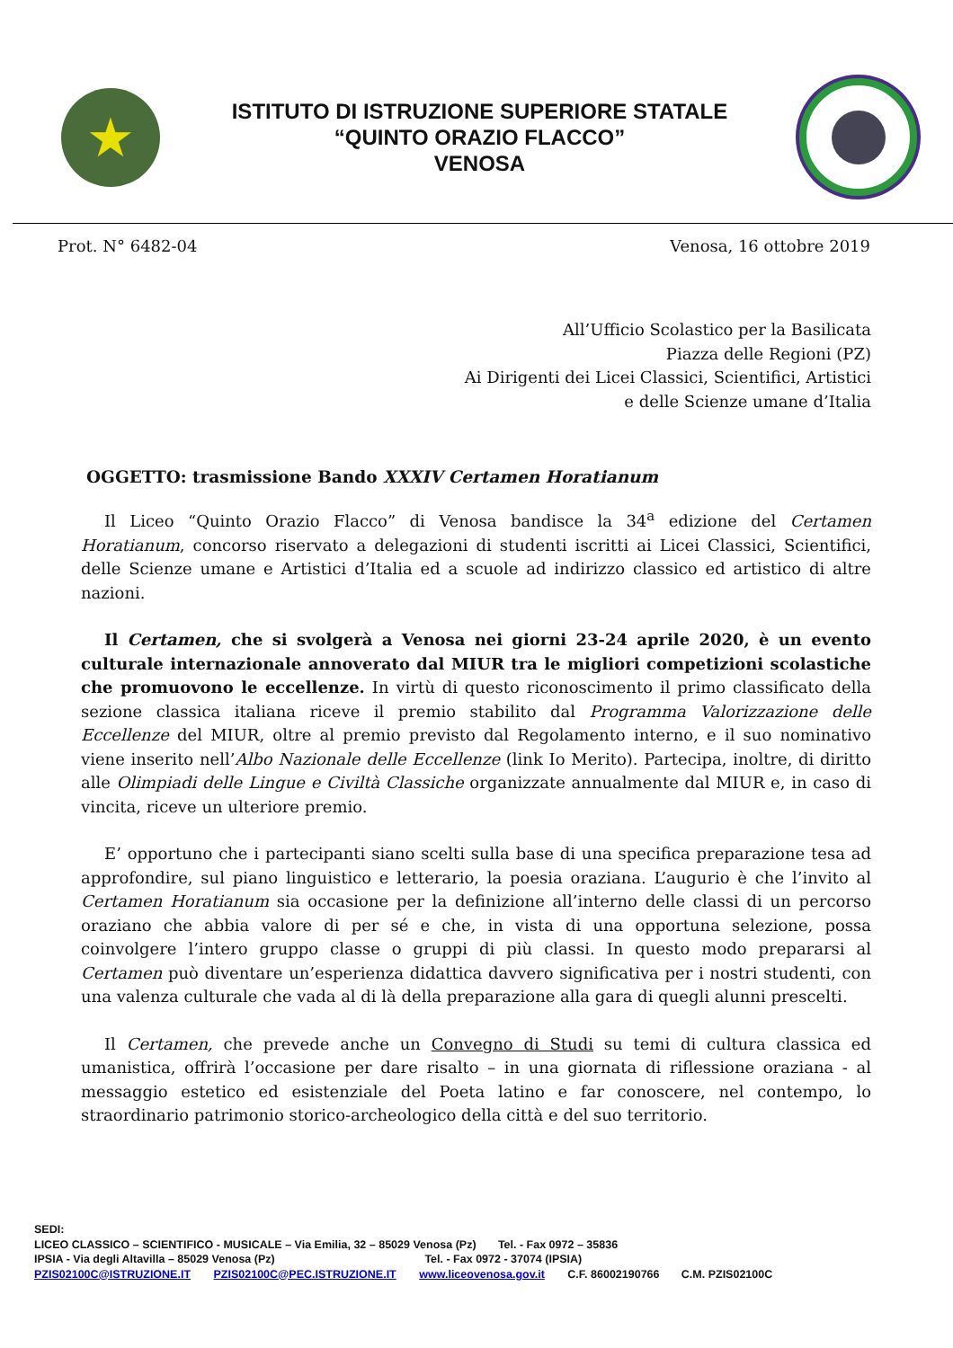★
ISTITUTO DI ISTRUZIONE SUPERIORE STATALE
“QUINTO ORAZIO FLACCO”
VENOSA
Prot. N° 6482-04 Venosa, 16 ottobre 2019
All’Ufficio Scolastico per la Basilicata
Piazza delle Regioni (PZ)
Ai Dirigenti dei Licei Classici, Scientifici, Artistici
e delle Scienze umane d’Italia
OGGETTO: trasmissione Bando XXXIV Certamen Horatianum
Il Liceo “Quinto Orazio Flacco” di Venosa bandisce la 34<sup>a</sup> edizione del Certamen Horatianum, concorso riservato a delegazioni di studenti iscritti ai Licei Classici, Scientifici, delle Scienze umane e Artistici d’Italia ed a scuole ad indirizzo classico ed artistico di altre nazioni.
Il Certamen, che si svolgerà a Venosa nei giorni 23-24 aprile 2020, è un evento culturale internazionale annoverato dal MIUR tra le migliori competizioni scolastiche che promuovono le eccellenze. In virtù di questo riconoscimento il primo classificato della sezione classica italiana riceve il premio stabilito dal Programma Valorizzazione delle Eccellenze del MIUR, oltre al premio previsto dal Regolamento interno, e il suo nominativo viene inserito nell’Albo Nazionale delle Eccellenze (link Io Merito). Partecipa, inoltre, di diritto alle Olimpiadi delle Lingue e Civiltà Classiche organizzate annualmente dal MIUR e, in caso di vincita, riceve un ulteriore premio.
E’ opportuno che i partecipanti siano scelti sulla base di una specifica preparazione tesa ad approfondire, sul piano linguistico e letterario, la poesia oraziana. L’augurio è che l’invito al Certamen Horatianum sia occasione per la definizione all’interno delle classi di un percorso oraziano che abbia valore di per sé e che, in vista di una opportuna selezione, possa coinvolgere l’intero gruppo classe o gruppi di più classi. In questo modo prepararsi al Certamen può diventare un’esperienza didattica davvero significativa per i nostri studenti, con una valenza culturale che vada al di là della preparazione alla gara di quegli alunni prescelti.
Il Certamen, che prevede anche un Convegno di Studi su temi di cultura classica ed umanistica, offrirà l’occasione per dare risalto – in una giornata di riflessione oraziana - al messaggio estetico ed esistenziale del Poeta latino e far conoscere, nel contempo, lo straordinario patrimonio storico-archeologico della città e del suo territorio.
SEDI:
LICEO CLASSICO – SCIENTIFICO - MUSICALE – Via Emilia, 32 – 85029 Venosa (Pz) Tel. - Fax 0972 – 35836
IPSIA - Via degli Altavilla – 85029 Venosa (Pz) Tel. - Fax 0972 - 37074 (IPSIA)
PZIS02100C@ISTRUZIONE.IT PZIS02100C@PEC.ISTRUZIONE.IT www.liceovenosa.gov.it C.F. 86002190766 C.M. PZIS02100C